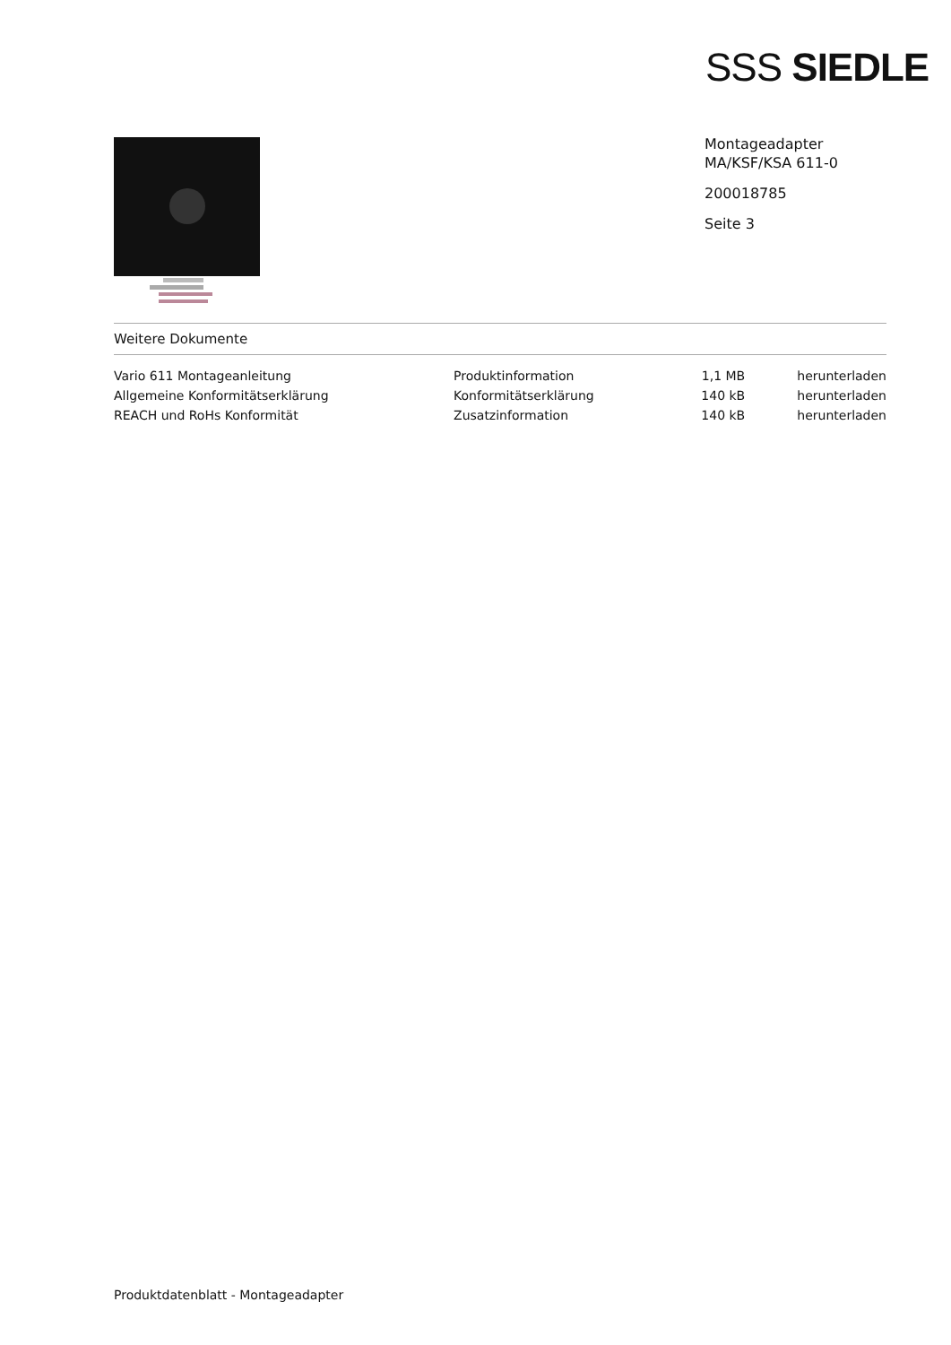SSS SIEDLE
Montageadapter
MA/KSF/KSA 611-0
200018785
Seite 3
Weitere Dokumente
| Vario 611 Montageanleitung | Produktinformation | 1,1 MB | herunterladen |
| Allgemeine Konformitätserklärung | Konformitätserklärung | 140 kB | herunterladen |
| REACH und RoHs Konformität | Zusatzinformation | 140 kB | herunterladen |
Produktdatenblatt - Montageadapter